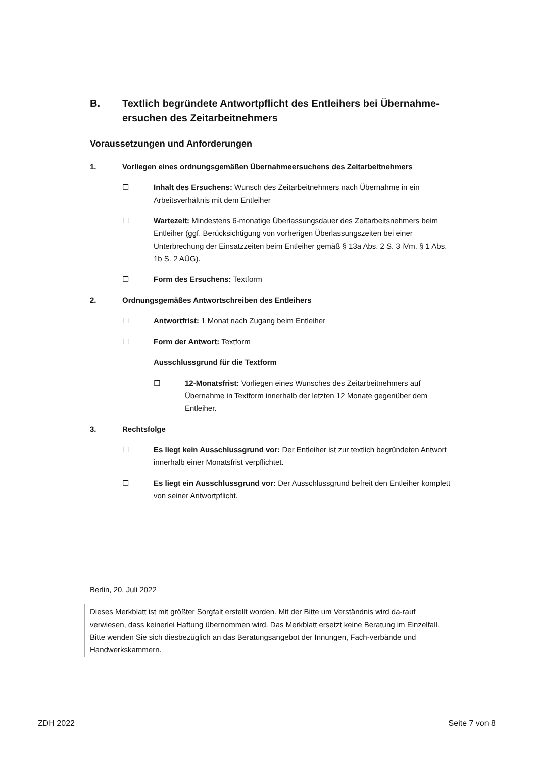B. Textlich begründete Antwortpflicht des Entleihers bei Übernahme-ersuchen des Zeitarbeitnehmers
Voraussetzungen und Anforderungen
1. Vorliegen eines ordnungsgemäßen Übernahmeersuchens des Zeitarbeitnehmers
☐ Inhalt des Ersuchens: Wunsch des Zeitarbeitnehmers nach Übernahme in ein Arbeitsverhältnis mit dem Entleiher
☐ Wartezeit: Mindestens 6-monatige Überlassungsdauer des Zeitarbeitsnehmers beim Entleiher (ggf. Berücksichtigung von vorherigen Überlassungszeiten bei einer Unterbrechung der Einsatzzeiten beim Entleiher gemäß § 13a Abs. 2 S. 3 iVm. § 1 Abs. 1b S. 2 AÜG).
☐ Form des Ersuchens: Textform
2. Ordnungsgemäßes Antwortschreiben des Entleihers
☐ Antwortfrist: 1 Monat nach Zugang beim Entleiher
☐ Form der Antwort: Textform
Ausschlussgrund für die Textform
☐ 12-Monatsfrist: Vorliegen eines Wunsches des Zeitarbeitnehmers auf Übernahme in Textform innerhalb der letzten 12 Monate gegenüber dem Entleiher.
3. Rechtsfolge
☐ Es liegt kein Ausschlussgrund vor: Der Entleiher ist zur textlich begründeten Antwort innerhalb einer Monatsfrist verpflichtet.
☐ Es liegt ein Ausschlussgrund vor: Der Ausschlussgrund befreit den Entleiher komplett von seiner Antwortpflicht.
Berlin, 20. Juli 2022
Dieses Merkblatt ist mit größter Sorgfalt erstellt worden. Mit der Bitte um Verständnis wird da-rauf verwiesen, dass keinerlei Haftung übernommen wird. Das Merkblatt ersetzt keine Beratung im Einzelfall. Bitte wenden Sie sich diesbezüglich an das Beratungsangebot der Innungen, Fach-verbände und Handwerkskammern.
ZDH 2022 Seite 7 von 8